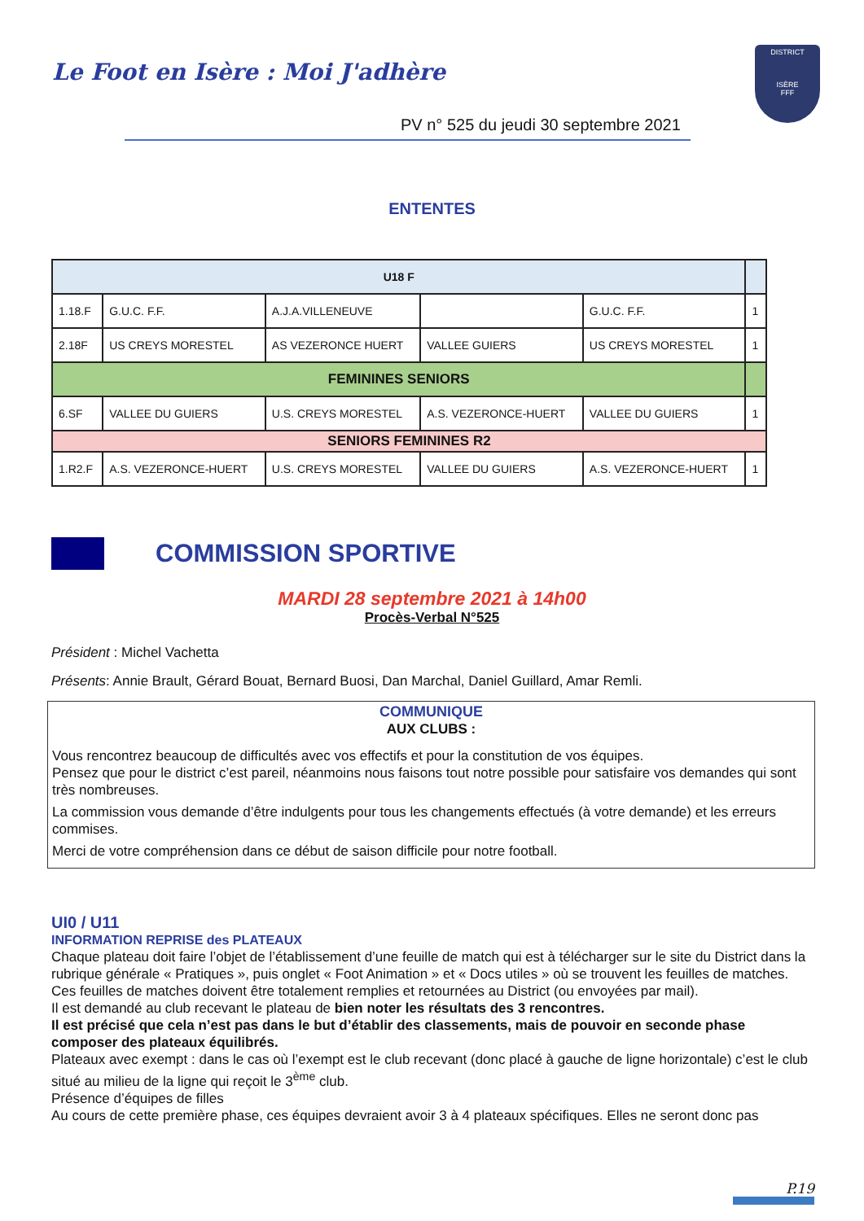Le Foot en Isère : Moi J'adhère
DISTRICT
ISÈRE
FFF
PV n° 525 du jeudi 30 septembre 2021
ENTENTES
| U18 F | | | | | |
| 1.18.F | G.U.C. F.F. | A.J.A.VILLENEUVE | | G.U.C. F.F. | 1 |
| 2.18F | US CREYS MORESTEL | AS VEZERONCE HUERT | VALLEE GUIERS | US CREYS MORESTEL | 1 |
| FEMININES SENIORS | | | | | |
| 6.SF | VALLEE DU GUIERS | U.S. CREYS MORESTEL | A.S. VEZERONCE-HUERT | VALLEE DU GUIERS | 1 |
| SENIORS FEMININES R2 | | | | | |
| 1.R2.F | A.S. VEZERONCE-HUERT | U.S. CREYS MORESTEL | VALLEE DU GUIERS | A.S. VEZERONCE-HUERT | 1 |
COMMISSION SPORTIVE
MARDI 28 septembre 2021 à 14h00
Procès-Verbal N°525
Président : Michel Vachetta
Présents: Annie Brault, Gérard Bouat, Bernard Buosi, Dan Marchal, Daniel Guillard, Amar Remli.
COMMUNIQUE
AUX CLUBS :
Vous rencontrez beaucoup de difficultés avec vos effectifs et pour la constitution de vos équipes.
Pensez que pour le district c’est pareil, néanmoins nous faisons tout notre possible pour satisfaire vos demandes qui sont très nombreuses.
La commission vous demande d’être indulgents pour tous les changements effectués (à votre demande) et les erreurs commises.
Merci de votre compréhension dans ce début de saison difficile pour notre football.
UI0 / U11
INFORMATION REPRISE des PLATEAUX
Chaque plateau doit faire l’objet de l’établissement d’une feuille de match qui est à télécharger sur le site du District dans la rubrique générale « Pratiques », puis onglet « Foot Animation » et « Docs utiles » où se trouvent les feuilles de matches.
Ces feuilles de matches doivent être totalement remplies et retournées au District (ou envoyées par mail).
Il est demandé au club recevant le plateau de bien noter les résultats des 3 rencontres.
Il est précisé que cela n’est pas dans le but d’établir des classements, mais de pouvoir en seconde phase composer des plateaux équilibrés.
Plateaux avec exempt : dans le cas où l’exempt est le club recevant (donc placé à gauche de ligne horizontale) c’est le club situé au milieu de la ligne qui reçoit le 3<sup>ème</sup> club.
Présence d’équipes de filles
Au cours de cette première phase, ces équipes devraient avoir 3 à 4 plateaux spécifiques. Elles ne seront donc pas
P.19